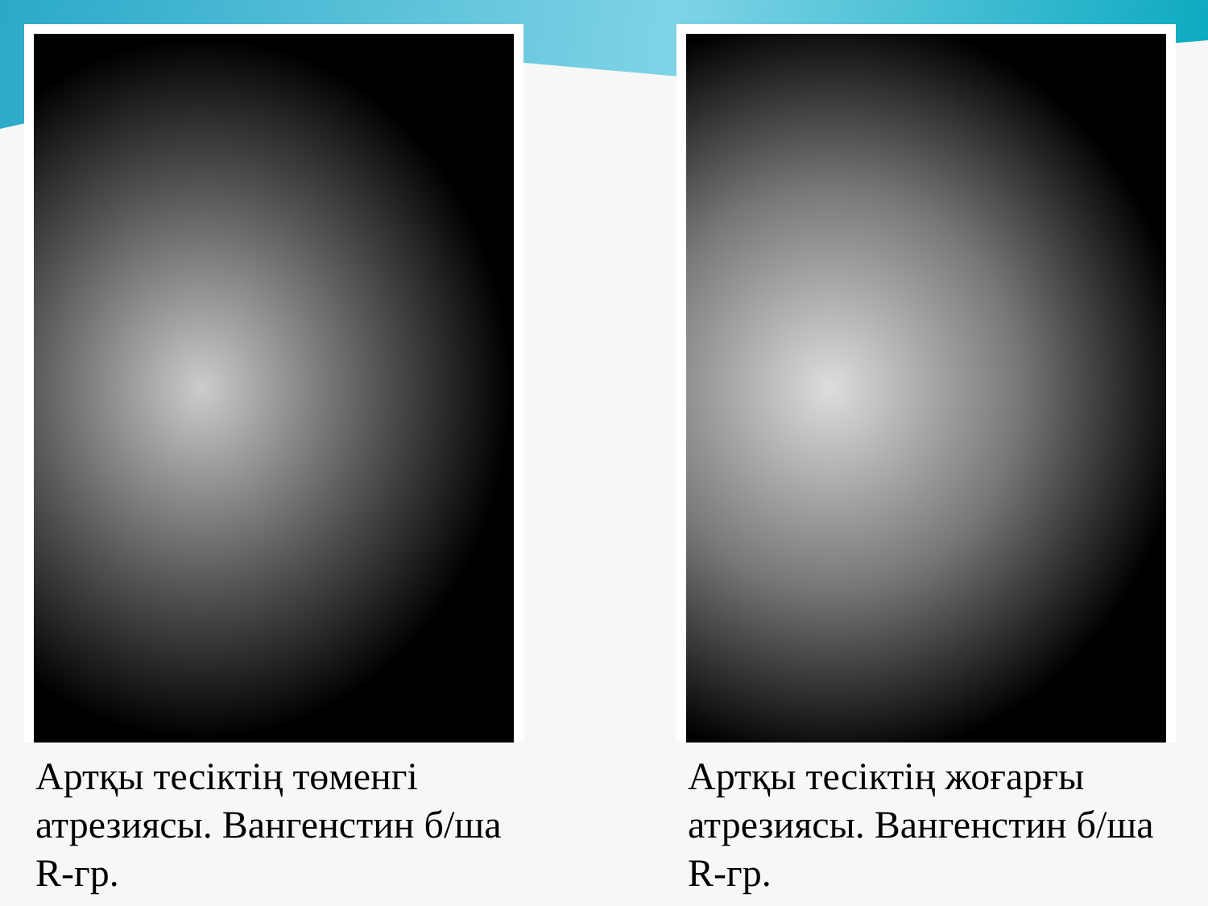Артқы тесіктің төменгі атрезиясы. Вангенстин б/ша R-гр. Артқы тесіктің жоғарғы атрезиясы. Вангенстин б/ша R-гр.